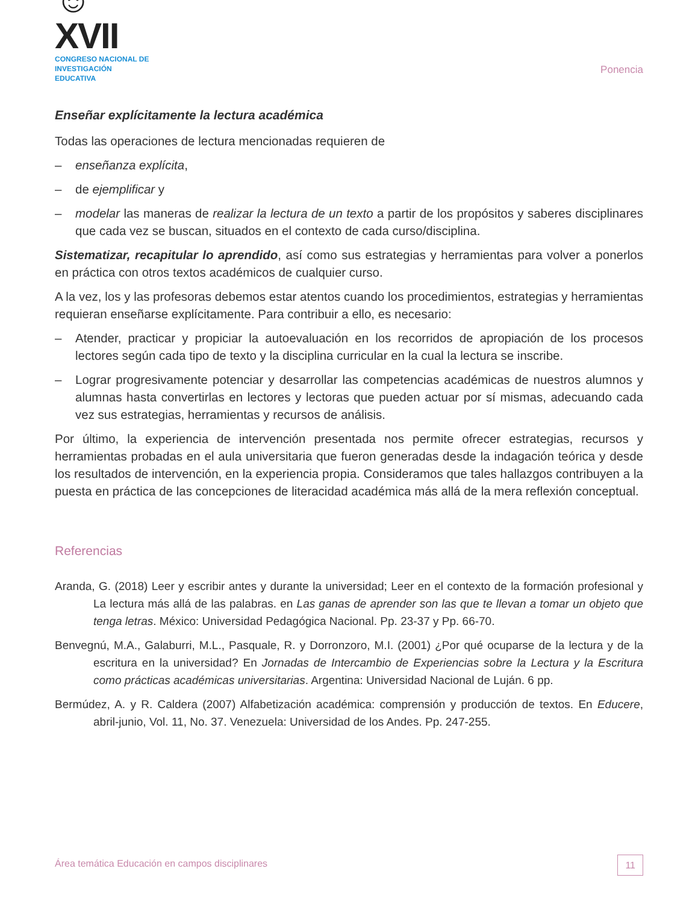☺XVII
CONGRESO NACIONAL DE
INVESTIGACIÓN EDUCATIVA
Ponencia
Enseñar explícitamente la lectura académica
Todas las operaciones de lectura mencionadas requieren de
– enseñanza explícita,
– de ejemplificar y
– modelar las maneras de realizar la lectura de un texto a partir de los propósitos y saberes disciplinares que cada vez se buscan, situados en el contexto de cada curso/disciplina.
Sistematizar, recapitular lo aprendido, así como sus estrategias y herramientas para volver a ponerlos en práctica con otros textos académicos de cualquier curso.
A la vez, los y las profesoras debemos estar atentos cuando los procedimientos, estrategias y herramientas requieran enseñarse explícitamente. Para contribuir a ello, es necesario:
– Atender, practicar y propiciar la autoevaluación en los recorridos de apropiación de los procesos lectores según cada tipo de texto y la disciplina curricular en la cual la lectura se inscribe.
– Lograr progresivamente potenciar y desarrollar las competencias académicas de nuestros alumnos y alumnas hasta convertirlas en lectores y lectoras que pueden actuar por sí mismas, adecuando cada vez sus estrategias, herramientas y recursos de análisis.
Por último, la experiencia de intervención presentada nos permite ofrecer estrategias, recursos y herramientas probadas en el aula universitaria que fueron generadas desde la indagación teórica y desde los resultados de intervención, en la experiencia propia. Consideramos que tales hallazgos contribuyen a la puesta en práctica de las concepciones de literacidad académica más allá de la mera reflexión conceptual.
Referencias
Aranda, G. (2018) Leer y escribir antes y durante la universidad; Leer en el contexto de la formación profesional y La lectura más allá de las palabras. en Las ganas de aprender son las que te llevan a tomar un objeto que tenga letras. México: Universidad Pedagógica Nacional. Pp. 23-37 y Pp. 66-70.
Benvegnú, M.A., Galaburri, M.L., Pasquale, R. y Dorronzoro, M.I. (2001) ¿Por qué ocuparse de la lectura y de la escritura en la universidad? En Jornadas de Intercambio de Experiencias sobre la Lectura y la Escritura como prácticas académicas universitarias. Argentina: Universidad Nacional de Luján. 6 pp.
Bermúdez, A. y R. Caldera (2007) Alfabetización académica: comprensión y producción de textos. En Educere, abril-junio, Vol. 11, No. 37. Venezuela: Universidad de los Andes. Pp. 247-255.
Área temática Educación en campos disciplinares 11